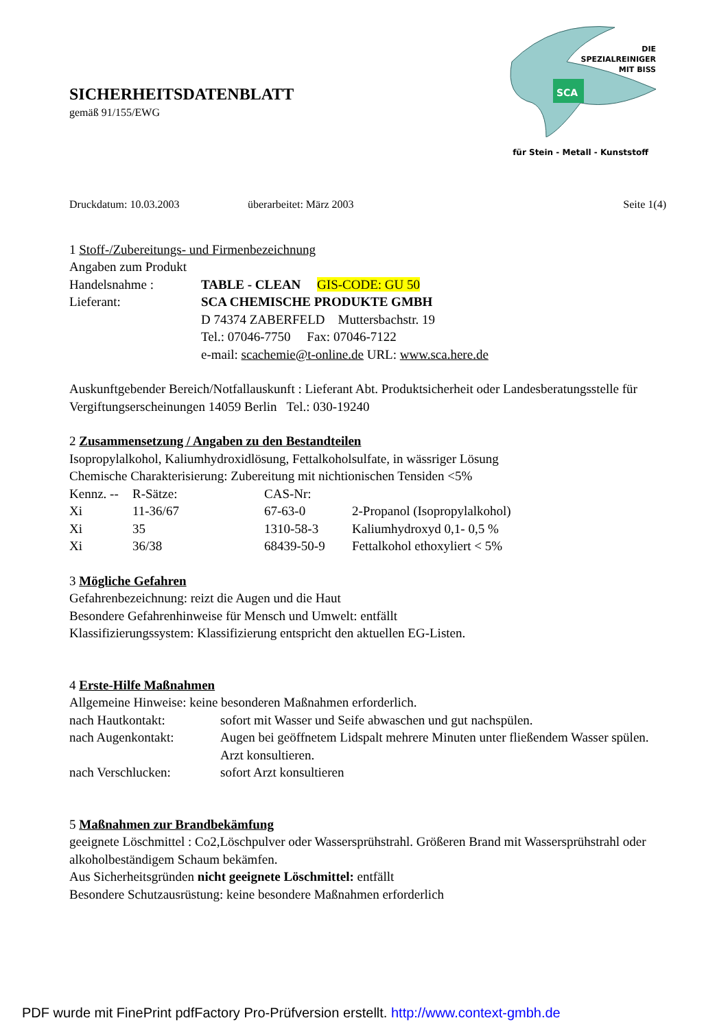SICHERHEITSDATENBLATT
gemäß 91/155/EWG
SCA
DIE
SPEZIALREINIGER
MIT BISS
für Stein - Metall - Kunststoff
Druckdatum: 10.03.2003 überarbeitet: März 2003 Seite 1(4)
1 Stoff-/Zubereitungs- und Firmenbezeichnung
Angaben zum Produkt
| Handelsnahme : | TABLE - CLEAN GIS-CODE: GU 50 |
| Lieferant: | SCA CHEMISCHE PRODUKTE GMBH D 74374 ZABERFELD Muttersbachstr. 19 Tel.: 07046-7750 Fax: 07046-7122 e-mail: scachemie@t-online.de URL: www.sca.here.de |
Auskunftgebender Bereich/Notfallauskunft : Lieferant Abt. Produktsicherheit oder Landesberatungsstelle für Vergiftungserscheinungen 14059 Berlin Tel.: 030-19240
2 Zusammensetzung / Angaben zu den Bestandteilen
Isopropylalkohol, Kaliumhydroxidlösung, Fettalkoholsulfate, in wässriger Lösung
Chemische Charakterisierung: Zubereitung mit nichtionischen Tensiden <5%
| Kennz. -- | R-Sätze: | CAS-Nr: | |
| Xi | 11-36/67 | 67-63-0 | 2-Propanol (Isopropylalkohol) |
| Xi | 35 | 1310-58-3 | Kaliumhydroxyd 0,1- 0,5 % |
| Xi | 36/38 | 68439-50-9 | Fettalkohol ethoxyliert < 5% |
3 Mögliche Gefahren
Gefahrenbezeichnung: reizt die Augen und die Haut
Besondere Gefahrenhinweise für Mensch und Umwelt: entfällt
Klassifizierungssystem: Klassifizierung entspricht den aktuellen EG-Listen.
4 Erste-Hilfe Maßnahmen
Allgemeine Hinweise: keine besonderen Maßnahmen erforderlich.
| nach Hautkontakt: | sofort mit Wasser und Seife abwaschen und gut nachspülen. |
| nach Augenkontakt: | Augen bei geöffnetem Lidspalt mehrere Minuten unter fließendem Wasser spülen. Arzt konsultieren. |
| nach Verschlucken: | sofort Arzt konsultieren |
5 Maßnahmen zur Brandbekämfung
geeignete Löschmittel : Co2,Löschpulver oder Wassersprühstrahl. Größeren Brand mit Wassersprühstrahl oder alkoholbeständigem Schaum bekämfen.
Aus Sicherheitsgründen nicht geeignete Löschmittel: entfällt
Besondere Schutzausrüstung: keine besondere Maßnahmen erforderlich
PDF wurde mit FinePrint pdfFactory Pro-Prüfversion erstellt. http://www.context-gmbh.de